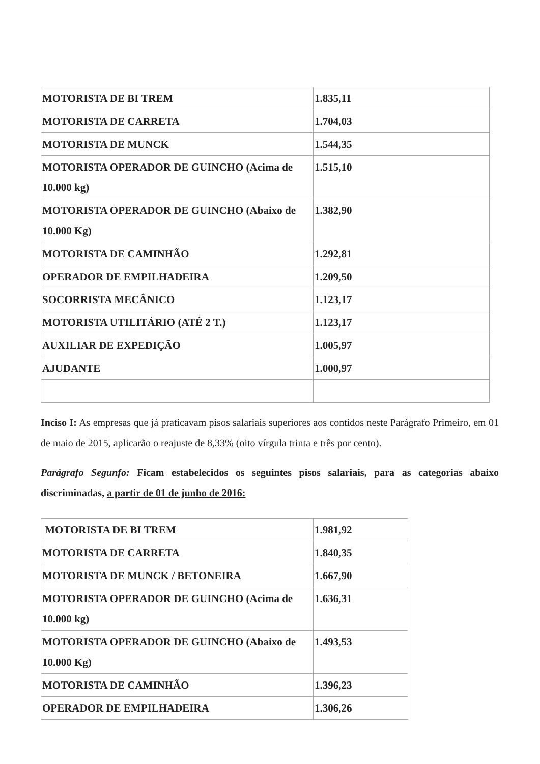| MOTORISTA DE BI TREM | 1.835,11 |
| MOTORISTA DE CARRETA | 1.704,03 |
| MOTORISTA DE MUNCK | 1.544,35 |
| MOTORISTA OPERADOR DE GUINCHO (Acima de 10.000 kg) | 1.515,10 |
| MOTORISTA OPERADOR DE GUINCHO (Abaixo de 10.000 Kg) | 1.382,90 |
| MOTORISTA DE CAMINHÃO | 1.292,81 |
| OPERADOR DE EMPILHADEIRA | 1.209,50 |
| SOCORRISTA MECÂNICO | 1.123,17 |
| MOTORISTA UTILITÁRIO (ATÉ 2 T.) | 1.123,17 |
| AUXILIAR DE EXPEDIÇÃO | 1.005,97 |
| AJUDANTE | 1.000,97 |
Inciso I: As empresas que já praticavam pisos salariais superiores aos contidos neste Parágrafo Primeiro, em 01 de maio de 2015, aplicarão o reajuste de 8,33% (oito vírgula trinta e três por cento).
Parágrafo Segunfo: Ficam estabelecidos os seguintes pisos salariais, para as categorias abaixo discriminadas, a partir de 01 de junho de 2016:
| MOTORISTA DE BI TREM | 1.981,92 |
| MOTORISTA DE CARRETA | 1.840,35 |
| MOTORISTA DE MUNCK / BETONEIRA | 1.667,90 |
| MOTORISTA OPERADOR DE GUINCHO (Acima de 10.000 kg) | 1.636,31 |
| MOTORISTA OPERADOR DE GUINCHO (Abaixo de 10.000 Kg) | 1.493,53 |
| MOTORISTA DE CAMINHÃO | 1.396,23 |
| OPERADOR DE EMPILHADEIRA | 1.306,26 |